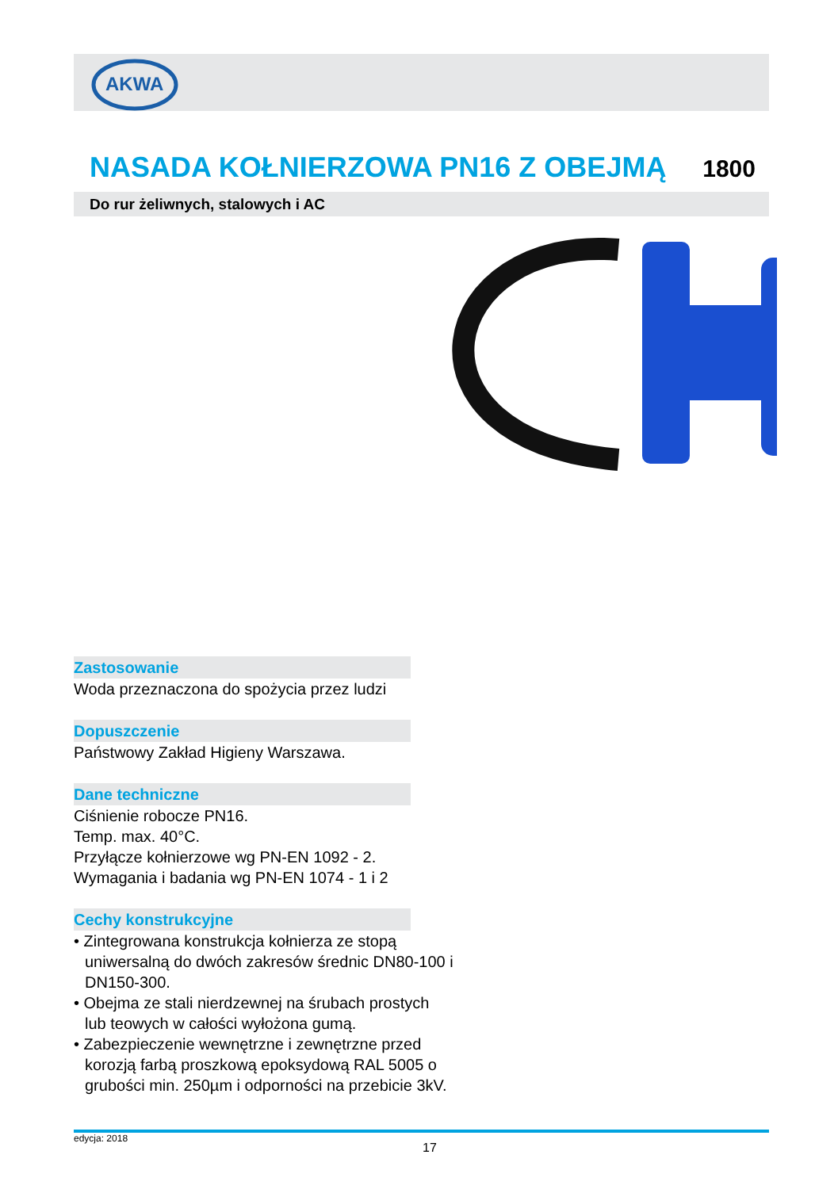AKWA
NASADA KOŁNIERZOWA PN16 Z OBEJMĄ
1800
Do rur żeliwnych, stalowych i AC
Zastosowanie
Woda przeznaczona do spożycia przez ludzi
Dopuszczenie
Państwowy Zakład Higieny Warszawa.
Dane techniczne
Ciśnienie robocze PN16.
Temp. max. 40°C.
Przyłącze kołnierzowe wg PN-EN 1092 - 2.
Wymagania i badania wg PN-EN 1074 - 1 i 2
Cechy konstrukcyjne
• Zintegrowana konstrukcja kołnierza ze stopą uniwersalną do dwóch zakresów średnic DN80-100 i DN150-300.
• Obejma ze stali nierdzewnej na śrubach prostych lub teowych w całości wyłożona gumą.
• Zabezpieczenie wewnętrzne i zewnętrzne przed korozją farbą proszkową epoksydową RAL 5005 o grubości min. 250µm i odporności na przebicie 3kV.
edycja: 2018
17